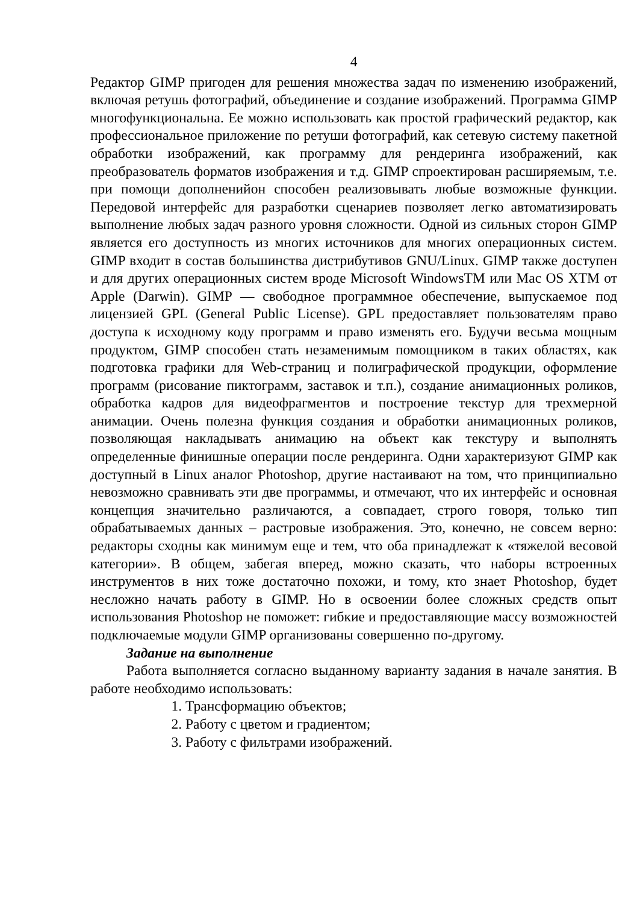4
Редактор GIMP пригоден для решения множества задач по изменению изображений, включая ретушь фотографий, объединение и создание изображений. Программа GIMP многофункциональна. Ее можно использовать как простой графический редактор, как профессиональное приложение по ретуши фотографий, как сетевую систему пакетной обработки изображений, как программу для рендеринга изображений, как преобразователь форматов изображения и т.д. GIMP спроектирован расширяемым, т.е. при помощи дополненийон способен реализовывать любые возможные функции. Передовой интерфейс для разработки сценариев позволяет легко автоматизировать выполнение любых задач разного уровня сложности. Одной из сильных сторон GIMP является его доступность из многих источников для многих операционных систем. GIMP входит в состав большинства дистрибутивов GNU/Linux. GIMP также доступен и для других операционных систем вроде Microsoft WindowsTM или Mac OS XTM от Apple (Darwin). GIMP — свободное программное обеспечение, выпускаемое под лицензией GPL (General Public License). GPL предоставляет пользователям право доступа к исходному коду программ и право изменять его. Будучи весьма мощным продуктом, GIMP способен стать незаменимым помощником в таких областях, как подготовка графики для Web-страниц и полиграфической продукции, оформление программ (рисование пиктограмм, заставок и т.п.), создание анимационных роликов, обработка кадров для видеофрагментов и построение текстур для трехмерной анимации. Очень полезна функция создания и обработки анимационных роликов, позволяющая накладывать анимацию на объект как текстуру и выполнять определенные финишные операции после рендеринга. Одни характеризуют GIMP как доступный в Linux аналог Photoshop, другие настаивают на том, что принципиально невозможно сравнивать эти две программы, и отмечают, что их интерфейс и основная концепция значительно различаются, а совпадает, строго говоря, только тип обрабатываемых данных – растровые изображения. Это, конечно, не совсем верно: редакторы сходны как минимум еще и тем, что оба принадлежат к «тяжелой весовой категории». В общем, забегая вперед, можно сказать, что наборы встроенных инструментов в них тоже достаточно похожи, и тому, кто знает Photoshop, будет несложно начать работу в GIMP. Но в освоении более сложных средств опыт использования Photoshop не поможет: гибкие и предоставляющие массу возможностей подключаемые модули GIMP организованы совершенно по-другому.
Задание на выполнение
Работа выполняется согласно выданному варианту задания в начале занятия. В работе необходимо использовать:
1. Трансформацию объектов;
2. Работу с цветом и градиентом;
3. Работу с фильтрами изображений.